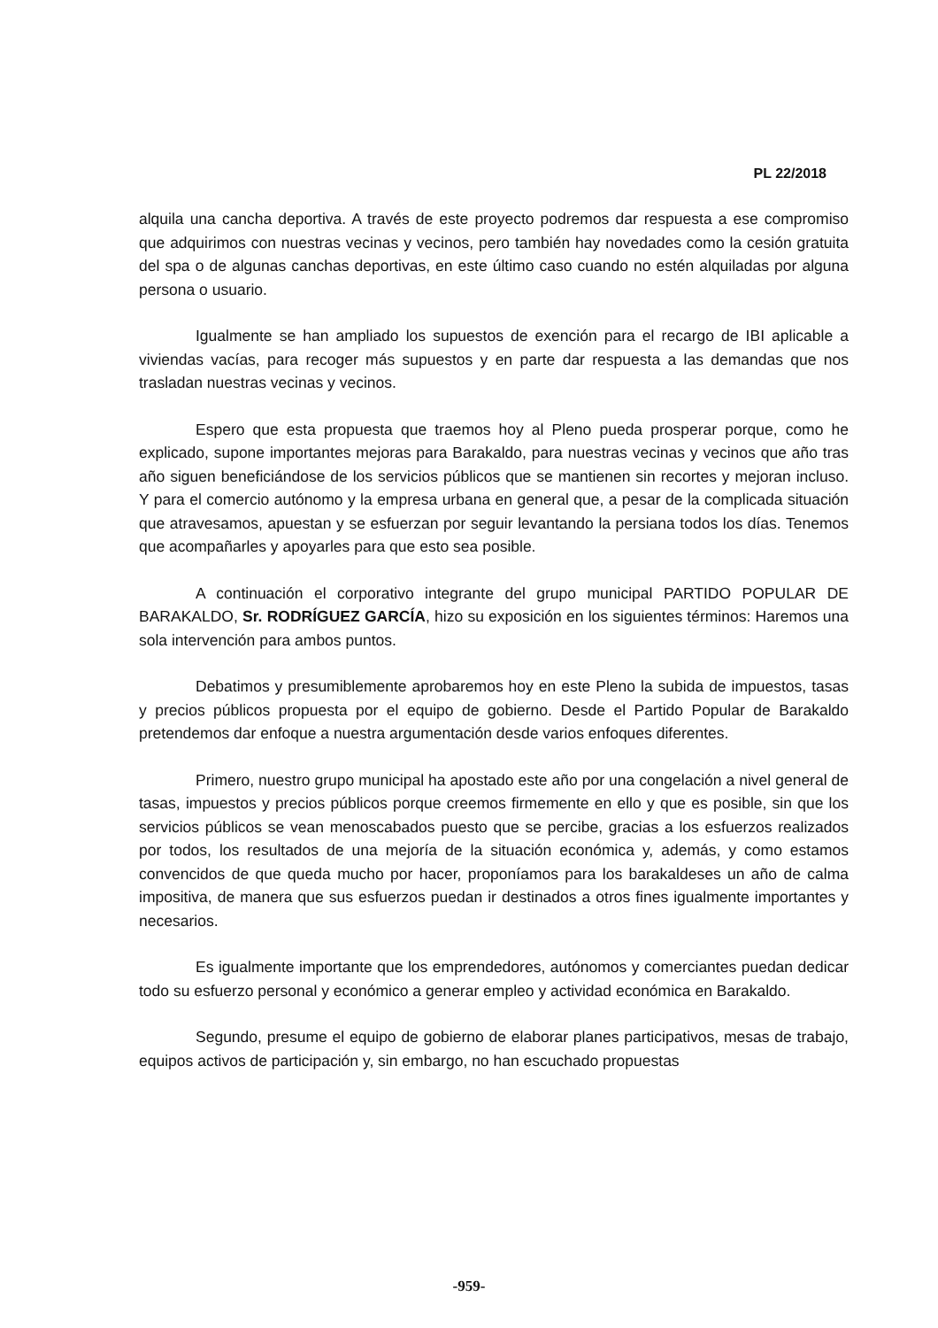PL 22/2018
alquila una cancha deportiva. A través de este proyecto podremos dar respuesta a ese compromiso que adquirimos con nuestras vecinas y vecinos, pero también hay novedades como la cesión gratuita del spa o de algunas canchas deportivas, en este último caso cuando no estén alquiladas por alguna persona o usuario.
Igualmente se han ampliado los supuestos de exención para el recargo de IBI aplicable a viviendas vacías, para recoger más supuestos y en parte dar respuesta a las demandas que nos trasladan nuestras vecinas y vecinos.
Espero que esta propuesta que traemos hoy al Pleno pueda prosperar porque, como he explicado, supone importantes mejoras para Barakaldo, para nuestras vecinas y vecinos que año tras año siguen beneficiándose de los servicios públicos que se mantienen sin recortes y mejoran incluso. Y para el comercio autónomo y la empresa urbana en general que, a pesar de la complicada situación que atravesamos, apuestan y se esfuerzan por seguir levantando la persiana todos los días. Tenemos que acompañarles y apoyarles para que esto sea posible.
A continuación el corporativo integrante del grupo municipal PARTIDO POPULAR DE BARAKALDO, Sr. RODRÍGUEZ GARCÍA, hizo su exposición en los siguientes términos: Haremos una sola intervención para ambos puntos.
Debatimos y presumiblemente aprobaremos hoy en este Pleno la subida de impuestos, tasas y precios públicos propuesta por el equipo de gobierno. Desde el Partido Popular de Barakaldo pretendemos dar enfoque a nuestra argumentación desde varios enfoques diferentes.
Primero, nuestro grupo municipal ha apostado este año por una congelación a nivel general de tasas, impuestos y precios públicos porque creemos firmemente en ello y que es posible, sin que los servicios públicos se vean menoscabados puesto que se percibe, gracias a los esfuerzos realizados por todos, los resultados de una mejoría de la situación económica y, además, y como estamos convencidos de que queda mucho por hacer, proponíamos para los barakaldeses un año de calma impositiva, de manera que sus esfuerzos puedan ir destinados a otros fines igualmente importantes y necesarios.
Es igualmente importante que los emprendedores, autónomos y comerciantes puedan dedicar todo su esfuerzo personal y económico a generar empleo y actividad económica en Barakaldo.
Segundo, presume el equipo de gobierno de elaborar planes participativos, mesas de trabajo, equipos activos de participación y, sin embargo, no han escuchado propuestas
-959-